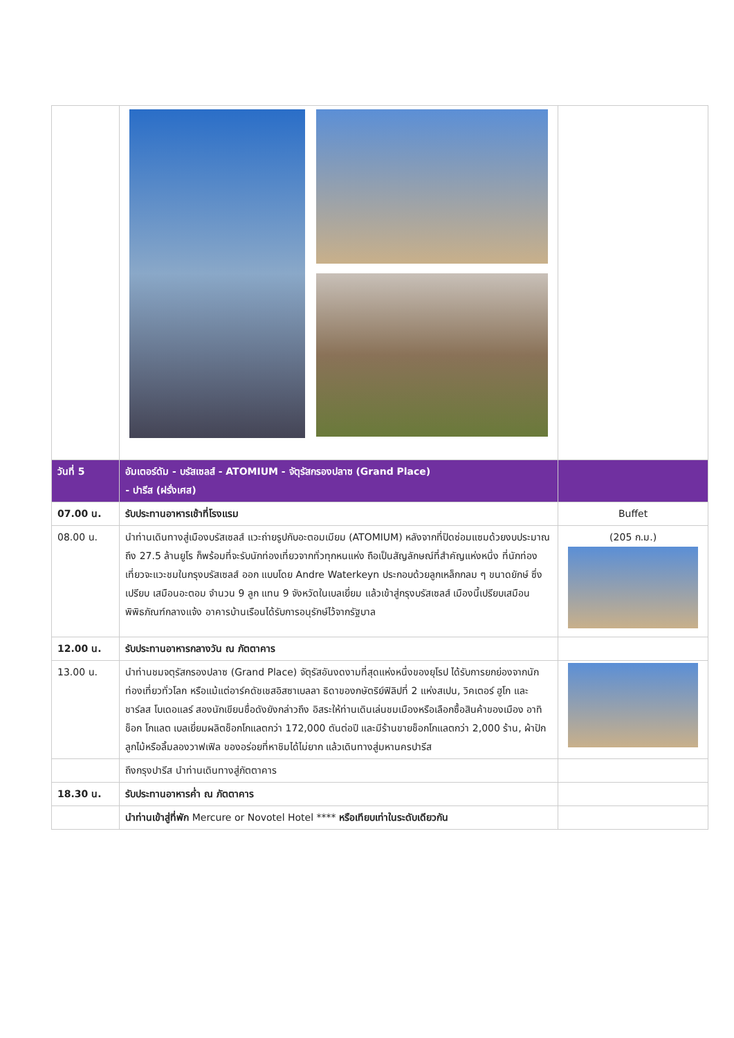| วันที่ 5 | อัมเตอร์ดัม - บรัสเซลส์ - ATOMIUM - จัตุรัสกรองปลาซ (Grand Place) - ปารีส (ฝรั่งเศส) | |
| 07.00 น. | รับประทานอาหารเช้าที่โรงแรม | Buffet |
| 08.00 น. | นำท่านเดินทางสู่เมืองบรัสเซลส์ แวะถ่ายรูปกับอะตอมเมียม (ATOMIUM) หลังจากที่ปิดซ่อมแซมด้วยงบประมาณถึง 27.5 ล้านยูโร ก็พร้อมที่จะรับนักท่องเที่ยวจากทั่วทุกหนแห่ง ถือเป็นสัญลักษณ์ที่สำคัญแห่งหนึ่ง ที่นักท่องเที่ยวจะแวะชมในกรุงบรัสเซลส์ ออก แบบโดย Andre Waterkeyn ประกอบด้วยลูกเหล็กกลม ๆ ขนาดยักษ์ ซึ่งเปรียบ เสมือนอะตอม จำนวน 9 ลูก แทน 9 จังหวัดในเบลเยี่ยม แล้วเข้าสู่กรุงบรัสเซลส์ เมืองนี้เปรียบเสมือนพิพิธภัณฑ์กลางแจ้ง อาคารบ้านเรือนได้รับการอนุรักษ์ไว้จากรัฐบาล | (205 ก.ม.) |
| 12.00 น. | รับประทานอาหารกลางวัน ณ ภัตตาคาร | |
| 13.00 น. | นำท่านชมจตุรัสกรองปลาซ (Grand Place) จัตุรัสอันงดงามที่สุดแห่งหนึ่งของยุโรป ได้รับการยกย่องจากนักท่องเที่ยวทั่วโลก หรือแม้แต่อาร์คดัชเชสอิสซาเบลลา ธิดาของกษัตริย์ฟิลิปที่ 2 แห่งสเปน, วิคเตอร์ ฮูโก และชาร์ลส โบเดอแลร์ สองนักเขียนชื่อดังยังกล่าวถึง อิสระให้ท่านเดินเล่นชมเมืองหรือเลือกซื้อสินค้าของเมือง อาทิ ช็อก โกแลต เบลเยี่ยมผลิตช็อกโกแลตกว่า 172,000 ตันต่อปี และมีร้านขายช็อกโกแลตกว่า 2,000 ร้าน, ผ้าปักลูกไม้หรือลิ้มลองวาฟเฟิล ของอร่อยที่หาชิมได้ไม่ยาก แล้วเดินทางสู่มหานครปารีส | |
| | ถึงกรุงปารีส นำท่านเดินทางสู่ภัตตาคาร | |
| 18.30 น. | รับประทานอาหารค่ำ ณ ภัตตาคาร | |
| | นำท่านเข้าสู่ที่พัก Mercure or Novotel Hotel **** หรือเทียบเท่าในระดับเดียวกัน | |